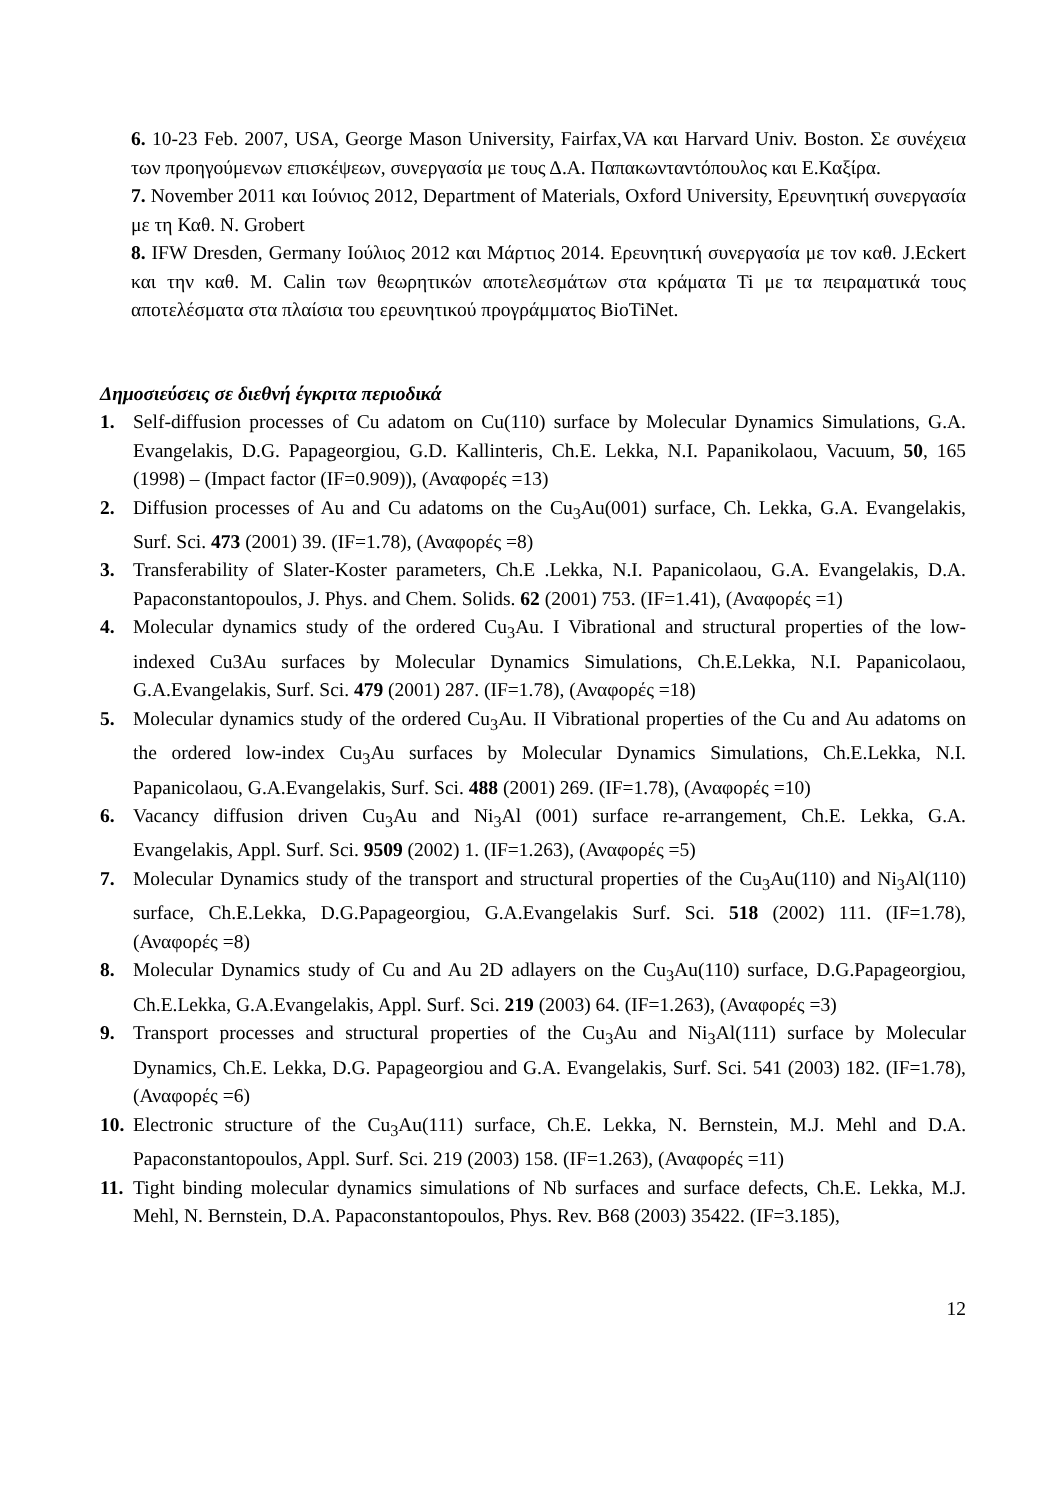6. 10-23 Feb. 2007, USA, George Mason University, Fairfax,VA και Harvard Univ. Boston. Σε συνέχεια των προηγούμενων επισκέψεων, συνεργασία με τους Δ.Α. Παπακωνταντόπουλος και Ε.Καξίρα.
7. November 2011 και Ιούνιος 2012, Department of Materials, Oxford University, Ερευνητική συνεργασία με τη Καθ. N. Grobert
8. IFW Dresden, Germany Ιούλιος 2012 και Μάρτιος 2014. Ερευνητική συνεργασία με τον καθ. J.Eckert και την καθ. M. Calin των θεωρητικών αποτελεσμάτων στα κράματα Ti με τα πειραματικά τους αποτελέσματα στα πλαίσια του ερευνητικού προγράμματος BioTiNet.
Δημοσιεύσεις σε διεθνή έγκριτα περιοδικά
1. Self-diffusion processes of Cu adatom on Cu(110) surface by Molecular Dynamics Simulations, G.A. Evangelakis, D.G. Papageorgiou, G.D. Kallinteris, Ch.E. Lekka, N.I. Papanikolaou, Vacuum, 50, 165 (1998) – (Impact factor (IF=0.909)), (Αναφορές =13)
2. Diffusion processes of Au and Cu adatoms on the Cu<sub>3</sub>Au(001) surface, Ch. Lekka, G.A. Evangelakis, Surf. Sci. 473 (2001) 39. (IF=1.78), (Αναφορές =8)
3. Transferability of Slater-Koster parameters, Ch.E .Lekka, N.I. Papanicolaou, G.A. Evangelakis, D.A. Papaconstantopoulos, J. Phys. and Chem. Solids. 62 (2001) 753. (IF=1.41), (Αναφορές =1)
4. Molecular dynamics study of the ordered Cu<sub>3</sub>Au. I Vibrational and structural properties of the low-indexed Cu3Au surfaces by Molecular Dynamics Simulations, Ch.E.Lekka, N.I. Papanicolaou, G.A.Evangelakis, Surf. Sci. 479 (2001) 287. (IF=1.78), (Αναφορές =18)
5. Molecular dynamics study of the ordered Cu<sub>3</sub>Au. II Vibrational properties of the Cu and Au adatoms on the ordered low-index Cu<sub>3</sub>Au surfaces by Molecular Dynamics Simulations, Ch.E.Lekka, N.I. Papanicolaou, G.A.Evangelakis, Surf. Sci. 488 (2001) 269. (IF=1.78), (Αναφορές =10)
6. Vacancy diffusion driven Cu<sub>3</sub>Au and Ni<sub>3</sub>Al (001) surface re-arrangement, Ch.E. Lekka, G.A. Evangelakis, Appl. Surf. Sci. 9509 (2002) 1. (IF=1.263), (Αναφορές =5)
7. Molecular Dynamics study of the transport and structural properties of the Cu<sub>3</sub>Au(110) and Ni<sub>3</sub>Al(110) surface, Ch.E.Lekka, D.G.Papageorgiou, G.A.Evangelakis Surf. Sci. 518 (2002) 111. (IF=1.78), (Αναφορές =8)
8. Molecular Dynamics study of Cu and Au 2D adlayers on the Cu<sub>3</sub>Au(110) surface, D.G.Papageorgiou, Ch.E.Lekka, G.A.Evangelakis, Appl. Surf. Sci. 219 (2003) 64. (IF=1.263), (Αναφορές =3)
9. Transport processes and structural properties of the Cu<sub>3</sub>Au and Ni<sub>3</sub>Al(111) surface by Molecular Dynamics, Ch.E. Lekka, D.G. Papageorgiou and G.A. Evangelakis, Surf. Sci. 541 (2003) 182. (IF=1.78), (Αναφορές =6)
10. Electronic structure of the Cu<sub>3</sub>Au(111) surface, Ch.E. Lekka, N. Bernstein, M.J. Mehl and D.A. Papaconstantopoulos, Appl. Surf. Sci. 219 (2003) 158. (IF=1.263), (Αναφορές =11)
11. Tight binding molecular dynamics simulations of Nb surfaces and surface defects, Ch.E. Lekka, M.J. Mehl, N. Bernstein, D.A. Papaconstantopoulos, Phys. Rev. B68 (2003) 35422. (IF=3.185),
12